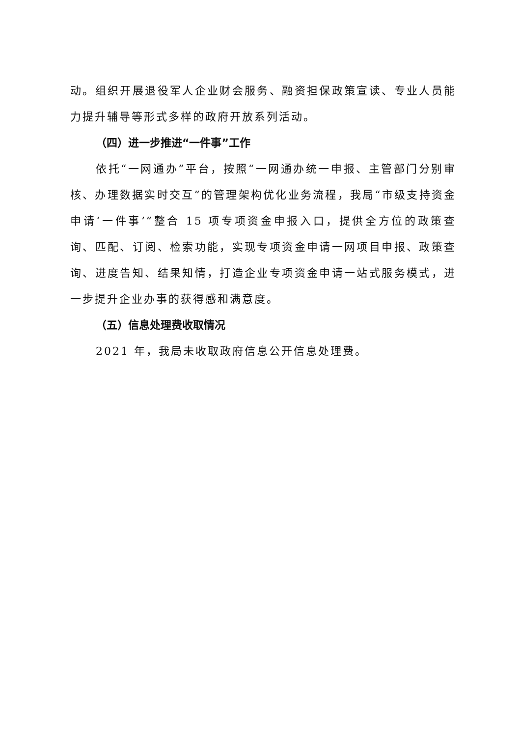动。组织开展退役军人企业财会服务、融资担保政策宣读、专业人员能力提升辅导等形式多样的政府开放系列活动。
（四）进一步推进“一件事”工作
依托“一网通办”平台，按照“一网通办统一申报、主管部门分别审核、办理数据实时交互”的管理架构优化业务流程，我局“市级支持资金申请‘一件事’”整合 15 项专项资金申报入口，提供全方位的政策查询、匹配、订阅、检索功能，实现专项资金申请一网项目申报、政策查询、进度告知、结果知情，打造企业专项资金申请一站式服务模式，进一步提升企业办事的获得感和满意度。
（五）信息处理费收取情况
2021 年，我局未收取政府信息公开信息处理费。